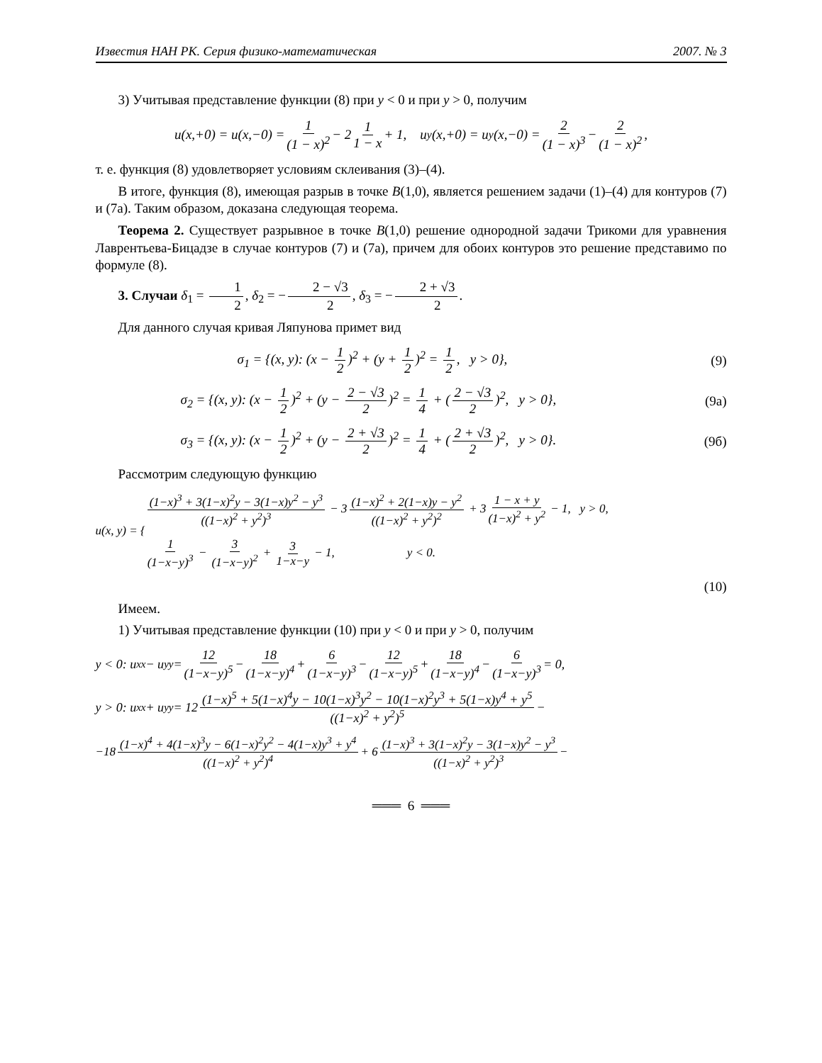Известия НАН РК. Серия физико-математическая 2007. № 3
3) Учитывая представление функции (8) при y < 0 и при y > 0, получим
u(x,+0) = u(x,−0) = 1 (1 − x)<sup>2</sup> − 2 1 1 − x + 1, u<sub>y</sub>(x,+0) = u<sub>y</sub>(x,−0) = 2 (1 − x)<sup>3</sup> − 2 (1 − x)<sup>2</sup>,
т. е. функция (8) удовлетворяет условиям склеивания (3)–(4).
В итоге, функция (8), имеющая разрыв в точке B(1,0), является решением задачи (1)–(4) для контуров (7) и (7а). Таким образом, доказана следующая теорема.
Теорема 2. Существует разрывное в точке B(1,0) решение однородной задачи Трикоми для уравнения Лаврентьева-Бицадзе в случае контуров (7) и (7а), причем для обоих контуров это решение представимо по формуле (8).
3. Случаи δ<sub>1</sub> = 1 2, δ<sub>2</sub> = − 2 − √3 2, δ<sub>3</sub> = − 2 + √3 2.
Для данного случая кривая Ляпунова примет вид
σ<sub>1</sub> = {(x, y): (x − 1 2)<sup>2</sup> + (y + 1 2)<sup>2</sup> = 1 2, y > 0}, (9)
σ<sub>2</sub> = {(x, y): (x − 1 2)<sup>2</sup> + (y − 2 − √3 2)<sup>2</sup> = 1 4 + (2 − √3 2)<sup>2</sup>, y > 0}, (9а)
σ<sub>3</sub> = {(x, y): (x − 1 2)<sup>2</sup> + (y − 2 + √3 2)<sup>2</sup> = 1 4 + (2 + √3 2)<sup>2</sup>, y > 0}. (9б)
Рассмотрим следующую функцию
u(x, y) = {
(1−x)<sup>3</sup> + 3(1−x)<sup>2</sup>y − 3(1−x)y<sup>2</sup> − y<sup>3</sup> ((1−x)<sup>2</sup> + y<sup>2</sup>)<sup>3</sup> − 3 (1−x)<sup>2</sup> + 2(1−x)y − y<sup>2</sup> ((1−x)<sup>2</sup> + y<sup>2</sup>)<sup>2</sup> + 3 1 − x + y (1−x)<sup>2</sup> + y<sup>2</sup> − 1, y > 0,
1 (1−x−y)<sup>3</sup> − 3 (1−x−y)<sup>2</sup> + 3 1−x−y − 1, y < 0.
(10)
Имеем.
1) Учитывая представление функции (10) при y < 0 и при y > 0, получим
y < 0: u<sub>xx</sub> − u<sub>yy</sub> = 12 (1−x−y)<sup>5</sup> − 18 (1−x−y)<sup>4</sup> + 6 (1−x−y)<sup>3</sup> − 12 (1−x−y)<sup>5</sup> + 18 (1−x−y)<sup>4</sup> − 6 (1−x−y)<sup>3</sup> = 0,
y > 0: u<sub>xx</sub> + u<sub>yy</sub> = 12 (1−x)<sup>5</sup> + 5(1−x)<sup>4</sup>y − 10(1−x)<sup>3</sup>y<sup>2</sup> − 10(1−x)<sup>2</sup>y<sup>3</sup> + 5(1−x)y<sup>4</sup> + y<sup>5</sup> ((1−x)<sup>2</sup> + y<sup>2</sup>)<sup>5</sup> −
−18 (1−x)<sup>4</sup> + 4(1−x)<sup>3</sup>y − 6(1−x)<sup>2</sup>y<sup>2</sup> − 4(1−x)y<sup>3</sup> + y<sup>4</sup> ((1−x)<sup>2</sup> + y<sup>2</sup>)<sup>4</sup> + 6 (1−x)<sup>3</sup> + 3(1−x)<sup>2</sup>y − 3(1−x)y<sup>2</sup> − y<sup>3</sup> ((1−x)<sup>2</sup> + y<sup>2</sup>)<sup>3</sup> −
═══ 6 ═══